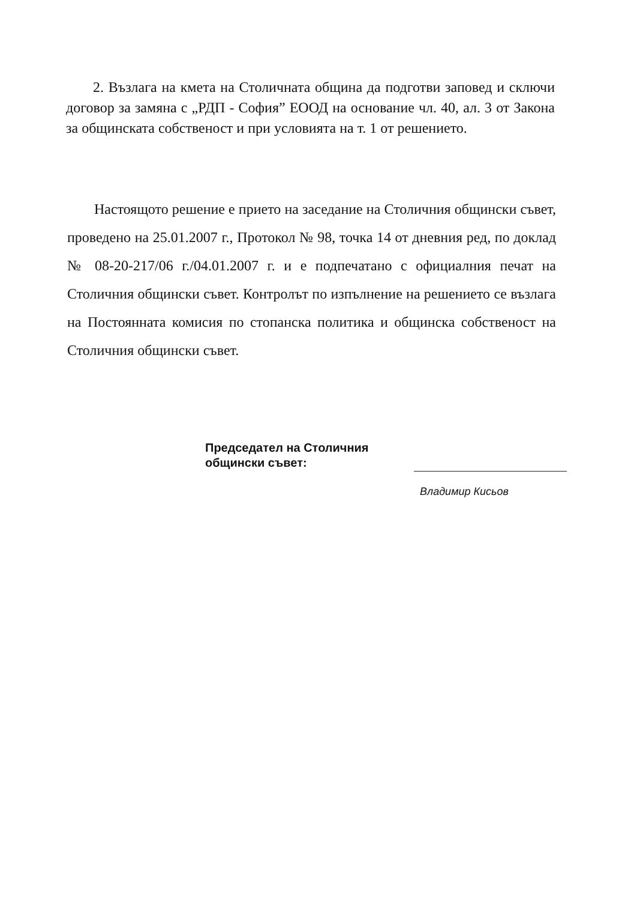2. Възлага на кмета на Столичната община да подготви заповед и сключи договор за замяна с „РДП - София” ЕООД на основание чл. 40, ал. 3 от Закона за общинската собственост и при условията на т. 1 от решението.
Настоящото решение е прието на заседание на Столичния общински съвет, проведено на 25.01.2007 г., Протокол № 98, точка 14 от дневния ред, по доклад № 08-20-217/06 г./04.01.2007 г. и е подпечатано с официалния печат на Столичния общински съвет. Контролът по изпълнение на решението се възлага на Постоянната комисия по стопанска политика и общинска собственост на Столичния общински съвет.
Председател на Столичния
общински съвет:
Владимир Кисьов